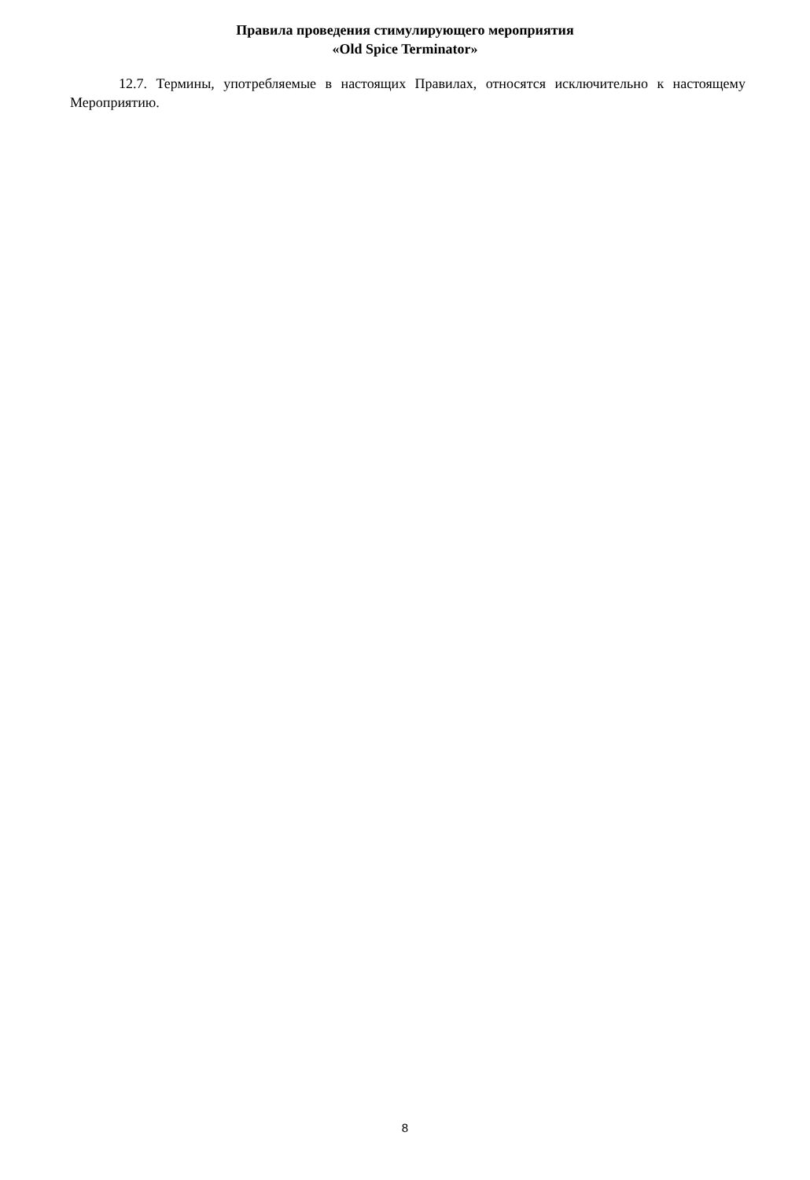Правила проведения стимулирующего мероприятия
«Old Spice Terminator»
12.7. Термины, употребляемые в настоящих Правилах, относятся исключительно к настоящему Мероприятию.
8